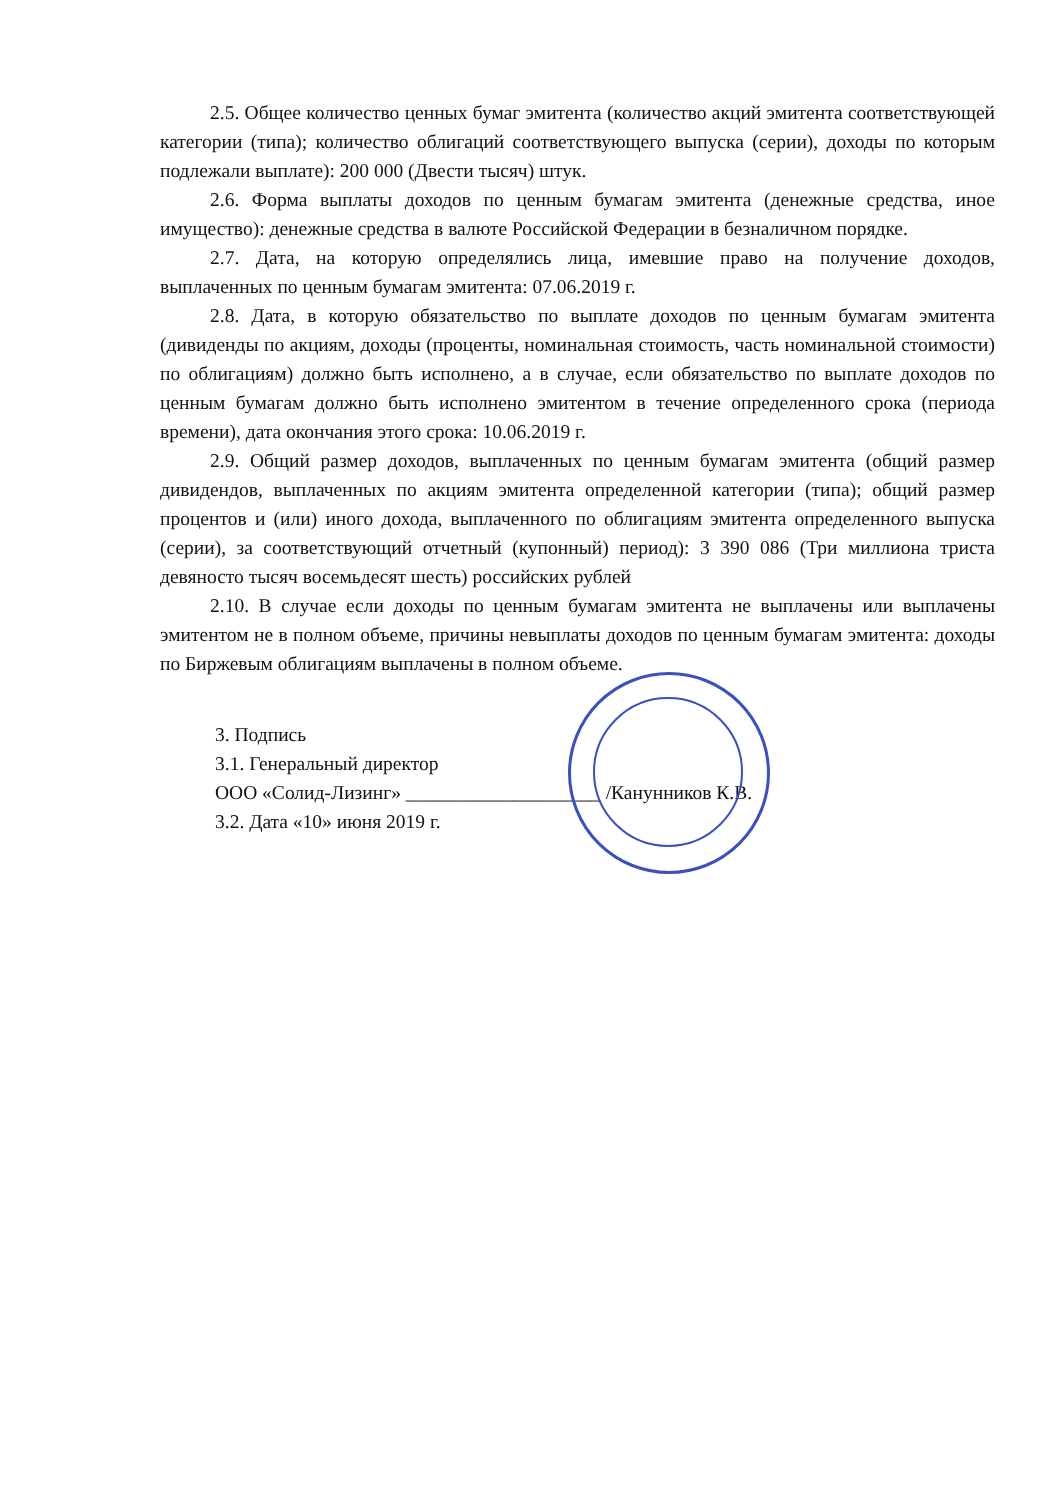2.5. Общее количество ценных бумаг эмитента (количество акций эмитента соответствующей категории (типа); количество облигаций соответствующего выпуска (серии), доходы по которым подлежали выплате): 200 000 (Двести тысяч) штук.
2.6. Форма выплаты доходов по ценным бумагам эмитента (денежные средства, иное имущество): денежные средства в валюте Российской Федерации в безналичном порядке.
2.7. Дата, на которую определялись лица, имевшие право на получение доходов, выплаченных по ценным бумагам эмитента: 07.06.2019 г.
2.8. Дата, в которую обязательство по выплате доходов по ценным бумагам эмитента (дивиденды по акциям, доходы (проценты, номинальная стоимость, часть номинальной стоимости) по облигациям) должно быть исполнено, а в случае, если обязательство по выплате доходов по ценным бумагам должно быть исполнено эмитентом в течение определенного срока (периода времени), дата окончания этого срока: 10.06.2019 г.
2.9. Общий размер доходов, выплаченных по ценным бумагам эмитента (общий размер дивидендов, выплаченных по акциям эмитента определенной категории (типа); общий размер процентов и (или) иного дохода, выплаченного по облигациям эмитента определенного выпуска (серии), за соответствующий отчетный (купонный) период): 3 390 086 (Три миллиона триста девяносто тысяч восемьдесят шесть) российских рублей
2.10. В случае если доходы по ценным бумагам эмитента не выплачены или выплачены эмитентом не в полном объеме, причины невыплаты доходов по ценным бумагам эмитента: доходы по Биржевым облигациям выплачены в полном объеме.
3. Подпись
3.1. Генеральный директор
ООО «Солид-Лизинг» ____________________ /Канунников К.В.
3.2. Дата «10» июня 2019 г.